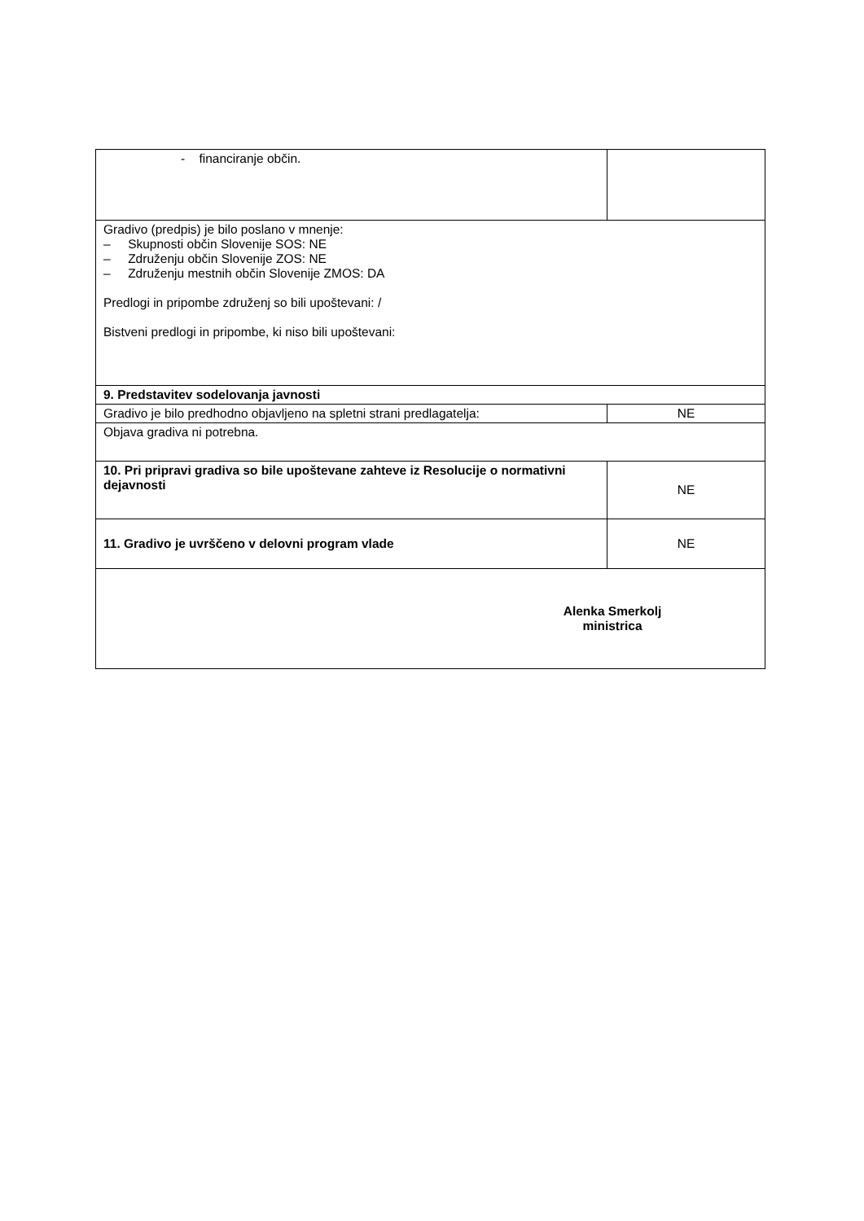| - financiranje občin. | |
| Gradivo (predpis) je bilo poslano v mnenje: – Skupnosti občin Slovenije SOS: NE – Združenju občin Slovenije ZOS: NE – Združenju mestnih občin Slovenije ZMOS: DA Predlogi in pripombe združenj so bili upoštevani: / Bistveni predlogi in pripombe, ki niso bili upoštevani: | |
| 9. Predstavitev sodelovanja javnosti | |
| Gradivo je bilo predhodno objavljeno na spletni strani predlagatelja: | NE |
| Objava gradiva ni potrebna. | |
| 10. Pri pripravi gradiva so bile upoštevane zahteve iz Resolucije o normativni dejavnosti | NE |
| 11. Gradivo je uvrščeno v delovni program vlade | NE |
| Alenka Smerkolj ministrica | |